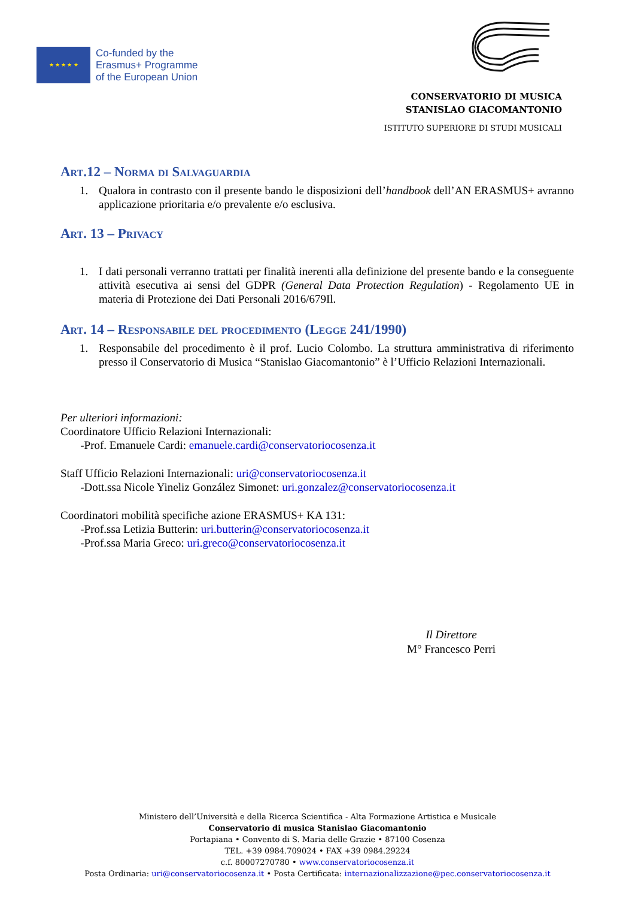★ ★ ★ ★ ★
Co-funded by the
Erasmus+ Programme
of the European Union
CONSERVATORIO DI MUSICA
STANISLAO GIACOMANTONIO
ISTITUTO SUPERIORE DI STUDI MUSICALI
Art.12 – Norma di Salvaguardia
1. Qualora in contrasto con il presente bando le disposizioni dell’handbook dell’AN ERASMUS+ avranno applicazione prioritaria e/o prevalente e/o esclusiva.
Art. 13 – Privacy
1. I dati personali verranno trattati per finalità inerenti alla definizione del presente bando e la conseguente attività esecutiva ai sensi del GDPR (General Data Protection Regulation) - Regolamento UE in materia di Protezione dei Dati Personali 2016/679Il.
Art. 14 – Responsabile del procedimento (Legge 241/1990)
1. Responsabile del procedimento è il prof. Lucio Colombo. La struttura amministrativa di riferimento presso il Conservatorio di Musica “Stanislao Giacomantonio” è l’Ufficio Relazioni Internazionali.
Per ulteriori informazioni:
Coordinatore Ufficio Relazioni Internazionali:
-Prof. Emanuele Cardi: emanuele.cardi@conservatoriocosenza.it
Staff Ufficio Relazioni Internazionali: uri@conservatoriocosenza.it
-Dott.ssa Nicole Yineliz González Simonet: uri.gonzalez@conservatoriocosenza.it
Coordinatori mobilità specifiche azione ERASMUS+ KA 131:
-Prof.ssa Letizia Butterin: uri.butterin@conservatoriocosenza.it
-Prof.ssa Maria Greco: uri.greco@conservatoriocosenza.it
Il Direttore
M° Francesco Perri
Ministero dell’Università e della Ricerca Scientifica - Alta Formazione Artistica e Musicale
Conservatorio di musica Stanislao Giacomantonio
Portapiana • Convento di S. Maria delle Grazie • 87100 Cosenza
TEL. +39 0984.709024 • FAX +39 0984.29224
c.f. 80007270780 • www.conservatoriocosenza.it
Posta Ordinaria: uri@conservatoriocosenza.it • Posta Certificata: internazionalizzazione@pec.conservatoriocosenza.it